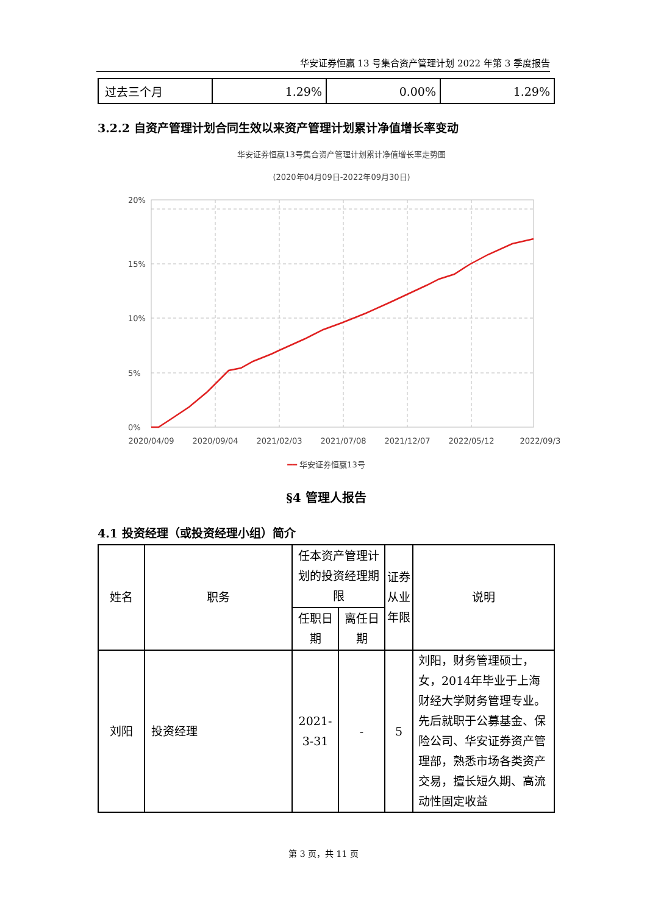华安证券恒赢 13 号集合资产管理计划 2022 年第 3 季度报告
| 过去三个月 | 1.29% | 0.00% | 1.29% |
3.2.2 自资产管理计划合同生效以来资产管理计划累计净值增长率变动
华安证券恒赢13号集合资产管理计划累计净值增长率走势图
(2020年04月09日-2022年09月30日)
20%
15%
10%
5%
0%
2020/04/09
2020/09/04
2021/02/03
2021/07/08
2021/12/07
2022/05/12
2022/09/30
━━ 华安证券恒赢13号
§4 管理人报告
4.1 投资经理（或投资经理小组）简介
| 姓名 | 职务 | 任本资产管理计划的投资经理期限 | | 证券从业年限 | 说明 |
| --- | --- | --- | --- | --- | --- |
| | | 任职日期 | 离任日期 | | |
| 刘阳 | 投资经理 | 2021-3-31 | - | 5 | 刘阳，财务管理硕士，女，2014年毕业于上海财经大学财务管理专业。先后就职于公募基金、保险公司、华安证券资产管理部，熟悉市场各类资产交易，擅长短久期、高流动性固定收益 |
第 3 页，共 11 页